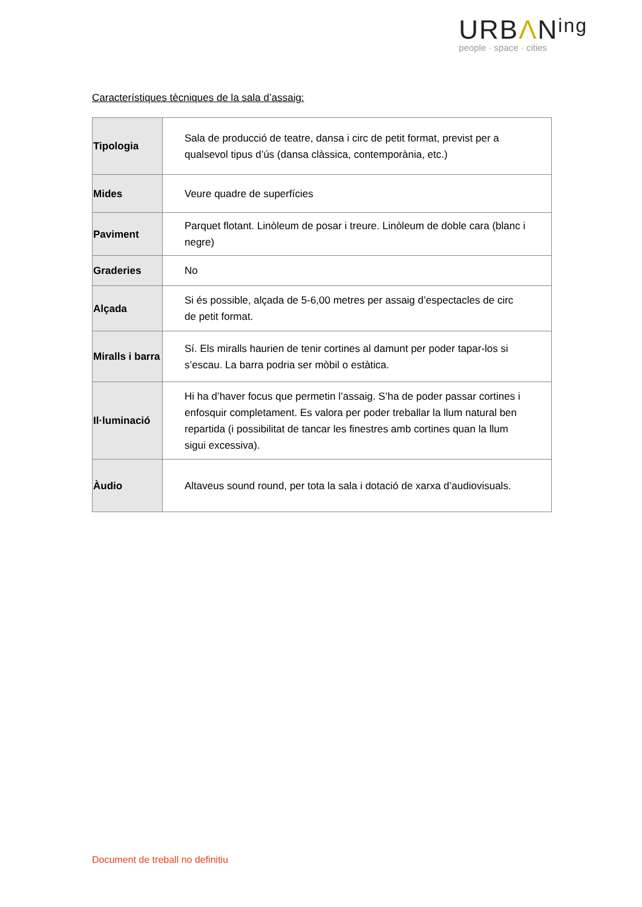URBΛNing
people · space · cities
Característiques tècniques de la sala d’assaig:
| Tipologia | Sala de producció de teatre, dansa i circ de petit format, previst per a qualsevol tipus d’ús (dansa clàssica, contemporània, etc.) |
| Mides | Veure quadre de superfícies |
| Paviment | Parquet flotant. Linòleum de posar i treure. Linòleum de doble cara (blanc i negre) |
| Graderies | No |
| Alçada | Si és possible, alçada de 5-6,00 metres per assaig d’espectacles de circ de petit format. |
| Miralls i barra | Sí. Els miralls haurien de tenir cortines al damunt per poder tapar-los si s’escau. La barra podria ser mòbil o estàtica. |
| Il·luminació | Hi ha d’haver focus que permetin l’assaig. S’ha de poder passar cortines i enfosquir completament. Es valora per poder treballar la llum natural ben repartida (i possibilitat de tancar les finestres amb cortines quan la llum sigui excessiva). |
| Àudio | Altaveus sound round, per tota la sala i dotació de xarxa d’audiovisuals. |
Document de treball no definitiu